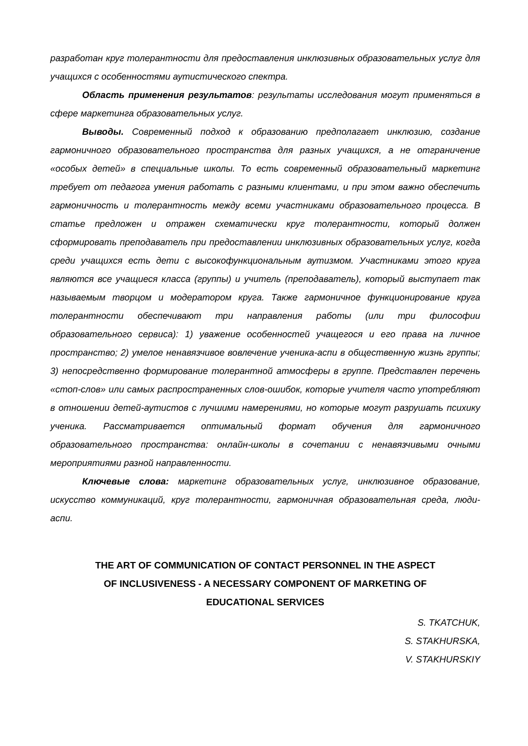разработан круг толерантности для предоставления инклюзивных образовательных услуг для учащихся с особенностями аутистического спектра.
Область применения результатов: результаты исследования могут применяться в сфере маркетинга образовательных услуг.
Выводы. Современный подход к образованию предполагает инклюзию, создание гармоничного образовательного пространства для разных учащихся, а не отграничение «особых детей» в специальные школы. То есть современный образовательный маркетинг требует от педагога умения работать с разными клиентами, и при этом важно обеспечить гармоничность и толерантность между всеми участниками образовательного процесса. В статье предложен и отражен схематически круг толерантности, который должен сформировать преподаватель при предоставлении инклюзивных образовательных услуг, когда среди учащихся есть дети с высокофункциональным аутизмом. Участниками этого круга являются все учащиеся класса (группы) и учитель (преподаватель), который выступает так называемым творцом и модератором круга. Также гармоничное функционирование круга толерантности обеспечивают три направления работы (или три философии образовательного сервиса): 1) уважение особенностей учащегося и его права на личное пространство; 2) умелое ненавязчивое вовлечение ученика-аспи в общественную жизнь группы; 3) непосредственно формирование толерантной атмосферы в группе. Представлен перечень «стоп-слов» или самых распространенных слов-ошибок, которые учителя часто употребляют в отношении детей-аутистов с лучшими намерениями, но которые могут разрушать психику ученика. Рассматривается оптимальный формат обучения для гармоничного образовательного пространства: онлайн-школы в сочетании с ненавязчивыми очными мероприятиями разной направленности.
Ключевые слова: маркетинг образовательных услуг, инклюзивное образование, искусство коммуникаций, круг толерантности, гармоничная образовательная среда, люди-аспи.
THE ART OF COMMUNICATION OF CONTACT PERSONNEL IN THE ASPECT
OF INCLUSIVENESS - A NECESSARY COMPONENT OF MARKETING OF
EDUCATIONAL SERVICES
S. TKATCHUK,
S. STAKHURSKA,
V. STAKHURSKIY